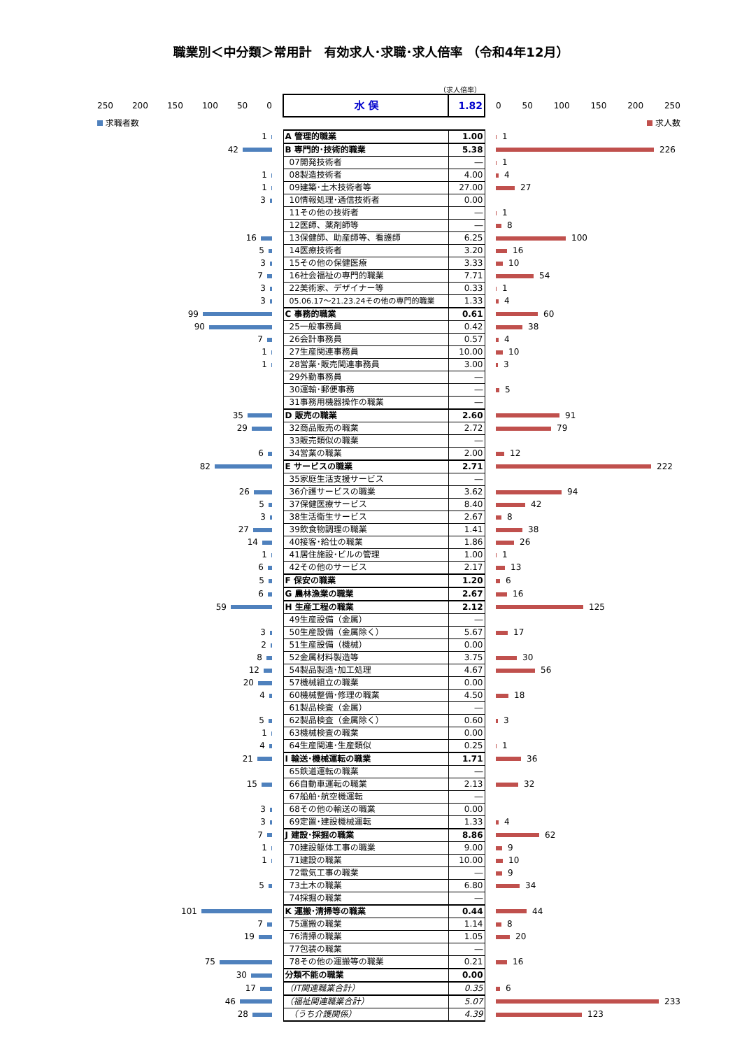職業別＜中分類＞常用計　有効求人･求職･求人倍率 （令和4年12月）
（求人倍率）
| 250 200 150 100 50 0 | | 水 俣 | 1.82 | | 0 50 100 150 200 250 |
| 求職者数 | | | | | 求人数 |
| 1 | | A 管理的職業 | 1.00 | | 1 |
| 42 | | B 専門的･技術的職業 | 5.38 | | 226 |
| | | 07開発技術者 | ― | | 1 |
| 1 | | 08製造技術者 | 4.00 | | 4 |
| 1 | | 09建築･土木技術者等 | 27.00 | | 27 |
| 3 | | 10情報処理･通信技術者 | 0.00 | | |
| | | 11その他の技術者 | ― | | 1 |
| | | 12医師、薬剤師等 | ― | | 8 |
| 16 | | 13保健師、助産師等、看護師 | 6.25 | | 100 |
| 5 | | 14医療技術者 | 3.20 | | 16 |
| 3 | | 15その他の保健医療 | 3.33 | | 10 |
| 7 | | 16社会福祉の専門的職業 | 7.71 | | 54 |
| 3 | | 22美術家、デザイナー等 | 0.33 | | 1 |
| 3 | | 05.06.17～21.23.24その他の専門的職業 | 1.33 | | 4 |
| 99 | | C 事務的職業 | 0.61 | | 60 |
| 90 | | 25一般事務員 | 0.42 | | 38 |
| 7 | | 26会計事務員 | 0.57 | | 4 |
| 1 | | 27生産関連事務員 | 10.00 | | 10 |
| 1 | | 28営業･販売関連事務員 | 3.00 | | 3 |
| | | 29外勤事務員 | ― | | |
| | | 30運輸･郵便事務 | ― | | 5 |
| | | 31事務用機器操作の職業 | ― | | |
| 35 | | D 販売の職業 | 2.60 | | 91 |
| 29 | | 32商品販売の職業 | 2.72 | | 79 |
| | | 33販売類似の職業 | ― | | |
| 6 | | 34営業の職業 | 2.00 | | 12 |
| 82 | | E サービスの職業 | 2.71 | | 222 |
| | | 35家庭生活支援サービス | ― | | |
| 26 | | 36介護サービスの職業 | 3.62 | | 94 |
| 5 | | 37保健医療サービス | 8.40 | | 42 |
| 3 | | 38生活衛生サービス | 2.67 | | 8 |
| 27 | | 39飲食物調理の職業 | 1.41 | | 38 |
| 14 | | 40接客･給仕の職業 | 1.86 | | 26 |
| 1 | | 41居住施設･ビルの管理 | 1.00 | | 1 |
| 6 | | 42その他のサービス | 2.17 | | 13 |
| 5 | | F 保安の職業 | 1.20 | | 6 |
| 6 | | G 農林漁業の職業 | 2.67 | | 16 |
| 59 | | H 生産工程の職業 | 2.12 | | 125 |
| | | 49生産設備（金属） | ― | | |
| 3 | | 50生産設備（金属除く） | 5.67 | | 17 |
| 2 | | 51生産設備（機械） | 0.00 | | |
| 8 | | 52金属材料製造等 | 3.75 | | 30 |
| 12 | | 54製品製造･加工処理 | 4.67 | | 56 |
| 20 | | 57機械組立の職業 | 0.00 | | |
| 4 | | 60機械整備･修理の職業 | 4.50 | | 18 |
| | | 61製品検査（金属） | ― | | |
| 5 | | 62製品検査（金属除く） | 0.60 | | 3 |
| 1 | | 63機械検査の職業 | 0.00 | | |
| 4 | | 64生産関連･生産類似 | 0.25 | | 1 |
| 21 | | I 輸送･機械運転の職業 | 1.71 | | 36 |
| | | 65鉄道運転の職業 | ― | | |
| 15 | | 66自動車運転の職業 | 2.13 | | 32 |
| | | 67船舶･航空機運転 | ― | | |
| 3 | | 68その他の輸送の職業 | 0.00 | | |
| 3 | | 69定置･建設機械運転 | 1.33 | | 4 |
| 7 | | J 建設･採掘の職業 | 8.86 | | 62 |
| 1 | | 70建設躯体工事の職業 | 9.00 | | 9 |
| 1 | | 71建設の職業 | 10.00 | | 10 |
| | | 72電気工事の職業 | ― | | 9 |
| 5 | | 73土木の職業 | 6.80 | | 34 |
| | | 74採掘の職業 | ― | | |
| 101 | | K 運搬･清掃等の職業 | 0.44 | | 44 |
| 7 | | 75運搬の職業 | 1.14 | | 8 |
| 19 | | 76清掃の職業 | 1.05 | | 20 |
| | | 77包装の職業 | ― | | |
| 75 | | 78その他の運搬等の職業 | 0.21 | | 16 |
| 30 | | 分類不能の職業 | 0.00 | | |
| 17 | | （IT関連職業合計） | 0.35 | | 6 |
| 46 | | （福祉関連職業合計） | 5.07 | | 233 |
| 28 | | （うち介護関係） | 4.39 | | 123 |